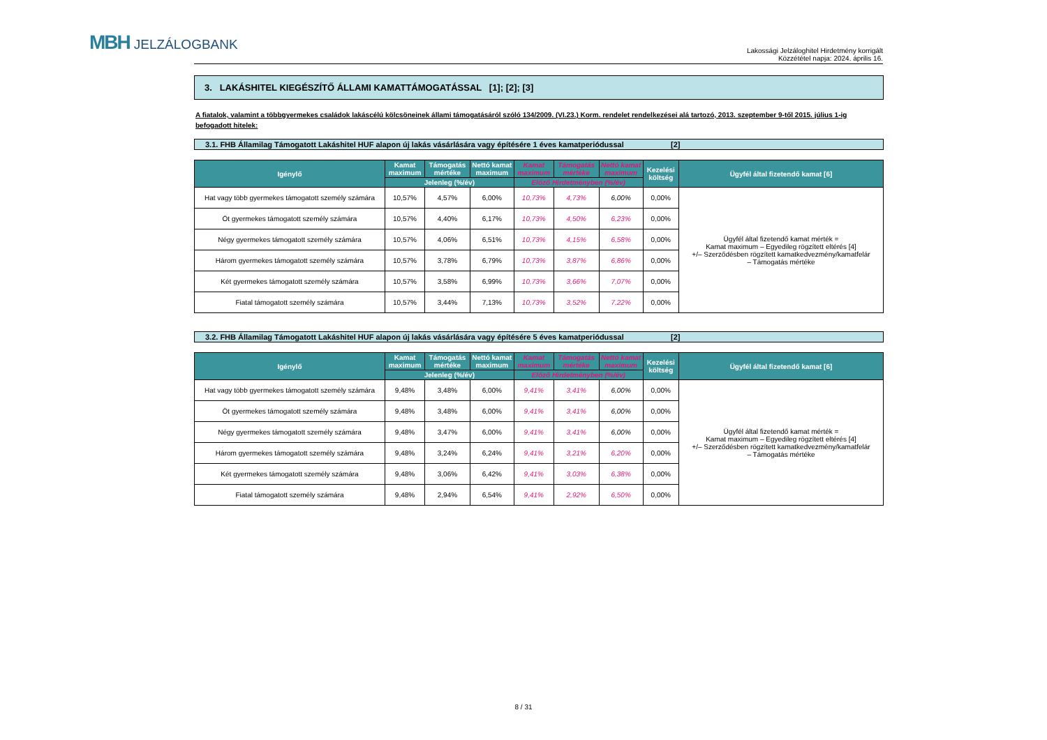MBH JELZÁLOGBANK
Lakossági Jelzáloghitel Hirdetmény korrigált
Közzététel napja: 2024. április 16.
3. LAKÁSHITEL KIEGÉSZÍTŐ ÁLLAMI KAMATTÁMOGATÁSSAL [1]; [2]; [3]
A fiatalok, valamint a többgyermekes családok lakáscélú kölcsöneinek állami támogatásáról szóló 134/2009. (VI.23.) Korm. rendelet rendelkezései alá tartozó, 2013. szeptember 9-től 2015. július 1-ig befogadott hitelek:
3.1. FHB Államilag Támogatott Lakáshitel HUF alapon új lakás vásárlására vagy építésére 1 éves kamatperiódussal [2]
| Igénylő | Kamat maximum | Támogatás mértéke | Nettó kamat maximum | Kamat maximum | Támogatás mértéke | Nettó kamat maximum | Kezelési költség | Ügyfél által fizetendő kamat [6] |
| --- | --- | --- | --- | --- | --- | --- | --- | --- |
| | Jelenleg (%/év) | | | Előző Hirdetményben (%/év) | | | | |
| Hat vagy több gyermekes támogatott személy számára | 10,57% | 4,57% | 6,00% | 10,73% | 4,73% | 6,00% | 0,00% | Ügyfél által fizetendő kamat mérték = Kamat maximum – Egyedileg rögzített eltérés [4] +/– Szerződésben rögzített kamatkedvezmény/kamatfelár – Támogatás mértéke |
| Öt gyermekes támogatott személy számára | 10,57% | 4,40% | 6,17% | 10,73% | 4,50% | 6,23% | 0,00% | |
| Négy gyermekes támogatott személy számára | 10,57% | 4,06% | 6,51% | 10,73% | 4,15% | 6,58% | 0,00% | |
| Három gyermekes támogatott személy számára | 10,57% | 3,78% | 6,79% | 10,73% | 3,87% | 6,86% | 0,00% | |
| Két gyermekes támogatott személy számára | 10,57% | 3,58% | 6,99% | 10,73% | 3,66% | 7,07% | 0,00% | |
| Fiatal támogatott személy számára | 10,57% | 3,44% | 7,13% | 10,73% | 3,52% | 7,22% | 0,00% | |
3.2. FHB Államilag Támogatott Lakáshitel HUF alapon új lakás vásárlására vagy építésére 5 éves kamatperiódussal [2]
| Igénylő | Kamat maximum | Támogatás mértéke | Nettó kamat maximum | Kamat maximum | Támogatás mértéke | Nettó kamat maximum | Kezelési költség | Ügyfél által fizetendő kamat [6] |
| --- | --- | --- | --- | --- | --- | --- | --- | --- |
| | Jelenleg (%/év) | | | Előző Hirdetményben (%/év) | | | | |
| Hat vagy több gyermekes támogatott személy számára | 9,48% | 3,48% | 6,00% | 9,41% | 3,41% | 6,00% | 0,00% | Ügyfél által fizetendő kamat mérték = Kamat maximum – Egyedileg rögzített eltérés [4] +/– Szerződésben rögzített kamatkedvezmény/kamatfelár – Támogatás mértéke |
| Öt gyermekes támogatott személy számára | 9,48% | 3,48% | 6,00% | 9,41% | 3,41% | 6,00% | 0,00% | |
| Négy gyermekes támogatott személy számára | 9,48% | 3,47% | 6,00% | 9,41% | 3,41% | 6,00% | 0,00% | |
| Három gyermekes támogatott személy számára | 9,48% | 3,24% | 6,24% | 9,41% | 3,21% | 6,20% | 0,00% | |
| Két gyermekes támogatott személy számára | 9,48% | 3,06% | 6,42% | 9,41% | 3,03% | 6,38% | 0,00% | |
| Fiatal támogatott személy számára | 9,48% | 2,94% | 6,54% | 9,41% | 2,92% | 6,50% | 0,00% | |
8 / 31